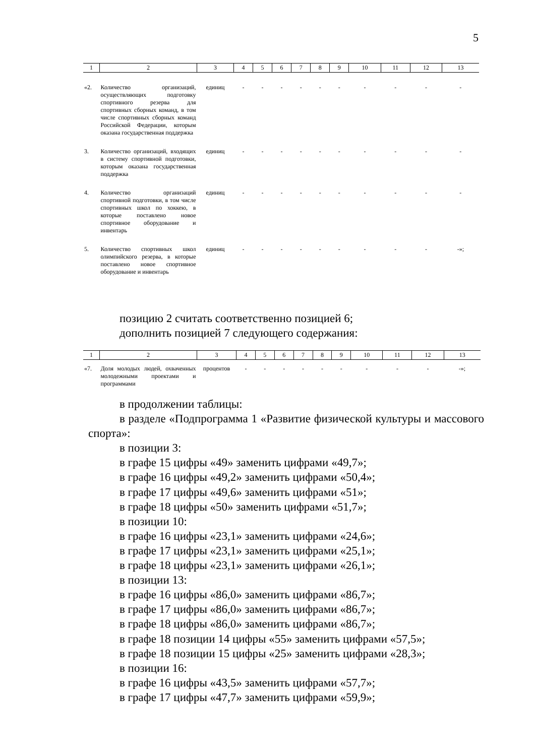5
| 1 | 2 | 3 | 4 | 5 | 6 | 7 | 8 | 9 | 10 | 11 | 12 | 13 |
| --- | --- | --- | --- | --- | --- | --- | --- | --- | --- | --- | --- | --- |
| «2. | Количество организаций, осуществляющих подготовку спортивного резерва для спортивных сборных команд, в том числе спортивных сборных команд Российской Федерации, которым оказана государственная поддержка | единиц | - | - | - | - | - | - | - | - | - | - |
| 3. | Количество организаций, входящих в систему спортивной подготовки, которым оказана государственная поддержка | единиц | - | - | - | - | - | - | - | - | - | - |
| 4. | Количество организаций спортивной подготовки, в том числе спортивных школ по хоккею, в которые поставлено новое спортивное оборудование и инвентарь | единиц | - | - | - | - | - | - | - | - | - | - |
| 5. | Количество спортивных школ олимпийского резерва, в которые поставлено новое спортивное оборудование и инвентарь | единиц | - | - | - | - | - | - | - | - | - | -»; |
позицию 2 считать соответственно позицией 6;
дополнить позицией 7 следующего содержания:
| 1 | 2 | 3 | 4 | 5 | 6 | 7 | 8 | 9 | 10 | 11 | 12 | 13 |
| --- | --- | --- | --- | --- | --- | --- | --- | --- | --- | --- | --- | --- |
| «7. | Доля молодых людей, охваченных молодежными проектами и программами | процентов | - | - | - | - | - | - | - | - | - | -»; |
в продолжении таблицы:
в разделе «Подпрограмма 1 «Развитие физической культуры и массового спорта»:
в позиции 3:
в графе 15 цифры «49» заменить цифрами «49,7»;
в графе 16 цифры «49,2» заменить цифрами «50,4»;
в графе 17 цифры «49,6» заменить цифрами «51»;
в графе 18 цифры «50» заменить цифрами «51,7»;
в позиции 10:
в графе 16 цифры «23,1» заменить цифрами «24,6»;
в графе 17 цифры «23,1» заменить цифрами «25,1»;
в графе 18 цифры «23,1» заменить цифрами «26,1»;
в позиции 13:
в графе 16 цифры «86,0» заменить цифрами «86,7»;
в графе 17 цифры «86,0» заменить цифрами «86,7»;
в графе 18 цифры «86,0» заменить цифрами «86,7»;
в графе 18 позиции 14 цифры «55» заменить цифрами «57,5»;
в графе 18 позиции 15 цифры «25» заменить цифрами «28,3»;
в позиции 16:
в графе 16 цифры «43,5» заменить цифрами «57,7»;
в графе 17 цифры «47,7» заменить цифрами «59,9»;